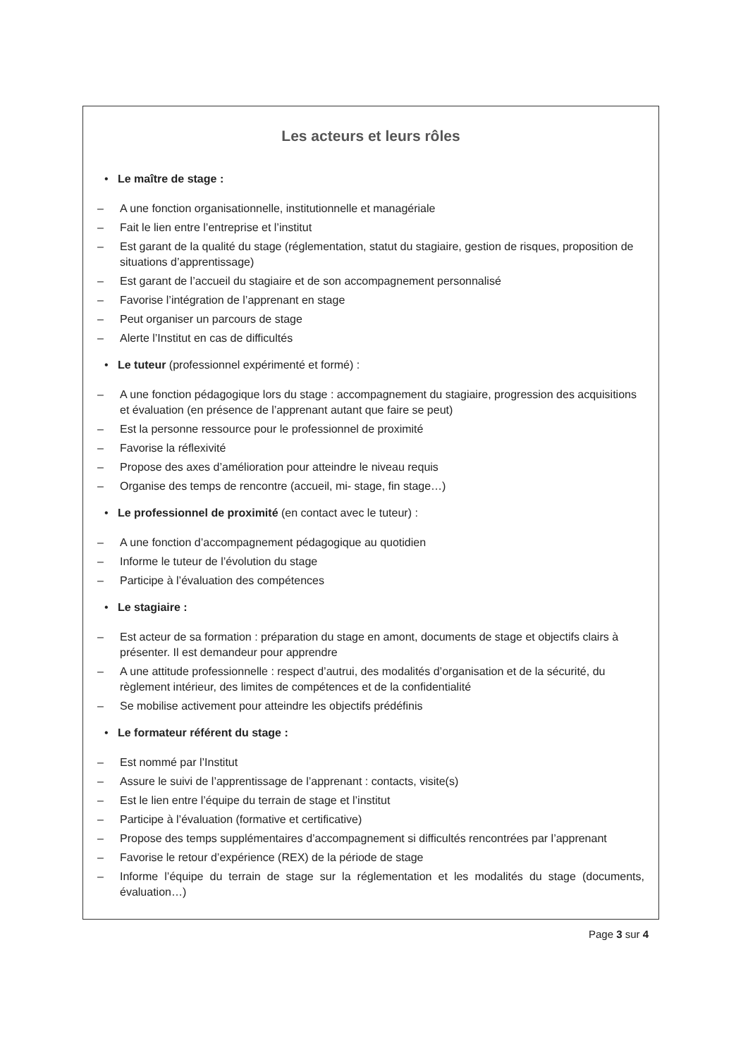Les acteurs et leurs rôles
• Le maître de stage :
– A une fonction organisationnelle, institutionnelle et managériale
– Fait le lien entre l’entreprise et l’institut
– Est garant de la qualité du stage (réglementation, statut du stagiaire, gestion de risques, proposition de situations d’apprentissage)
– Est garant de l’accueil du stagiaire et de son accompagnement personnalisé
– Favorise l’intégration de l’apprenant en stage
– Peut organiser un parcours de stage
– Alerte l’Institut en cas de difficultés
• Le tuteur (professionnel expérimenté et formé) :
– A une fonction pédagogique lors du stage : accompagnement du stagiaire, progression des acquisitions et évaluation (en présence de l’apprenant autant que faire se peut)
– Est la personne ressource pour le professionnel de proximité
– Favorise la réflexivité
– Propose des axes d’amélioration pour atteindre le niveau requis
– Organise des temps de rencontre (accueil, mi- stage, fin stage…)
• Le professionnel de proximité (en contact avec le tuteur) :
– A une fonction d’accompagnement pédagogique au quotidien
– Informe le tuteur de l’évolution du stage
– Participe à l’évaluation des compétences
• Le stagiaire :
– Est acteur de sa formation : préparation du stage en amont, documents de stage et objectifs clairs à présenter. Il est demandeur pour apprendre
– A une attitude professionnelle : respect d’autrui, des modalités d’organisation et de la sécurité, du règlement intérieur, des limites de compétences et de la confidentialité
– Se mobilise activement pour atteindre les objectifs prédéfinis
• Le formateur référent du stage :
– Est nommé par l’Institut
– Assure le suivi de l’apprentissage de l’apprenant : contacts, visite(s)
– Est le lien entre l’équipe du terrain de stage et l’institut
– Participe à l’évaluation (formative et certificative)
– Propose des temps supplémentaires d’accompagnement si difficultés rencontrées par l’apprenant
– Favorise le retour d’expérience (REX) de la période de stage
– Informe l’équipe du terrain de stage sur la réglementation et les modalités du stage (documents, évaluation…)
Page 3 sur 4